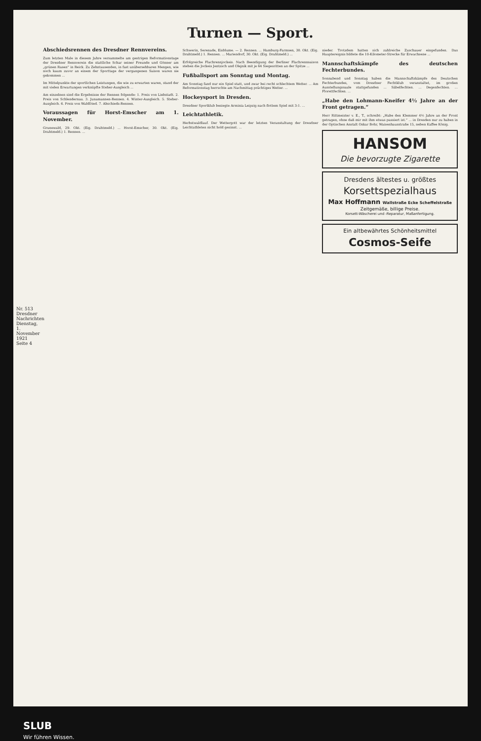Nr. 513 Dresdner Nachrichten Dienstag, 1. November 1921 Seite 4
Turnen — Sport.
Abschiedsrennen des Dresdner Rennvereins.
Zum letzten Male in diesem Jahre versammelte am gestrigen Reformationstage der Dresdner Rennverein die stattliche Schar seiner Freunde und Gönner am „grünen Rasen“ in Reick. Zu Zehntausenden, in fast unübersehbaren Mengen, wie noch kaum zuvor an einem der Sporttage der vergangenen Saison waren sie gekommen ...
Im Mittelpunkte der sportlichen Leistungen, die wie zu erwarten waren, stand der mit vielen Erwartungen verknüpfte Steher-Ausgleich ...
Am einzelnen sind die Ergebnisse der Rennen folgende: 1. Preis von Liebstadt. 2. Preis von Schlendernau. 3. Junamannen-Rennen. 4. Winter-Ausgleich. 5. Steher-Ausgleich. 6. Preis von Waldfried. 7. Abschieds-Rennen.
Voraussagen für Horst-Emscher am 1. November.
Grunewald, 29. Okt. (Eig. Drahtmeld.) ... Horst-Emscher, 30. Okt. (Eig. Drahtmeld.) 1. Rennen. ...
Schwerin, Serenade, Eisblume. — 2. Rennen. ... Hamburg-Farmsen, 30. Okt. (Eig. Drahtmeld.) 1. Rennen. ... Mariendorf, 30. Okt. (Eig. Drahtmeld.) ...
Erfolgreiche Flachrennjockeis. Nach Beendigung der Berliner Flachrennsaison stehen die Jockeis Jentzsch und Olejnik mit je 64 Siegesritten an der Spitze ...
Fußballsport am Sonntag und Montag.
Am Sonntag fand nur ein Spiel statt, und zwar bei recht schlechtem Wetter. ... Am Reformationstag herrschte am Nachmittag prächtiges Wetter. ...
Hockeysport in Dresden.
Dresdner Sportklub besiegte Arminia Leipzig nach flottem Spiel mit 3:1. ...
Leichtathletik.
Herbstwaldlauf. Der Wettergott war der letzten Veranstaltung der Dresdner Leichtathleten nicht hold gesinnt. ...
nieder. Trotzdem hatten sich zahlreiche Zuschauer eingefunden. Das Hauptereignis bildete die 10-Kilometer-Strecke für Erwachsene ...
Mannschaftskämpfe des deutschen Fechterbundes.
Sonnabend und Sonntag haben die Mannschaftskämpfe des Deutschen Fechterbundes, vom Dresdner Fechtklub veranstaltet, im großen Ausstellungssaale stattgefunden ... Säbelfechten. ... Degenfechten. ... Florettfechten. ...
„Habe den Lohmann-Kneifer 4½ Jahre an der Front getragen.“
Herr Rittmeister v. E., T., schreibt: „Habe den Klemmer 4½ Jahre an der Front getragen, ohne daß mir mit ihm etwas passiert ist.“ ... in Dresden nur zu haben in der Optischen Anstalt Oskar Bohr, Waisenhausstraße 15, neben Kaffee König.
HANSOM
Die bevorzugte Zigarette
Dresdens ältestes u. größtes
Korsettspezialhaus
Max Hoffmann Wallstraße Ecke Scheffelstraße
Zeitgemäße, billige Preise.
Korsett-Wäscherei und -Reparatur, Maßanfertigung.
Ein altbewährtes Schönheitsmittel
Cosmos-Seife
SLUB
Wir führen Wissen.